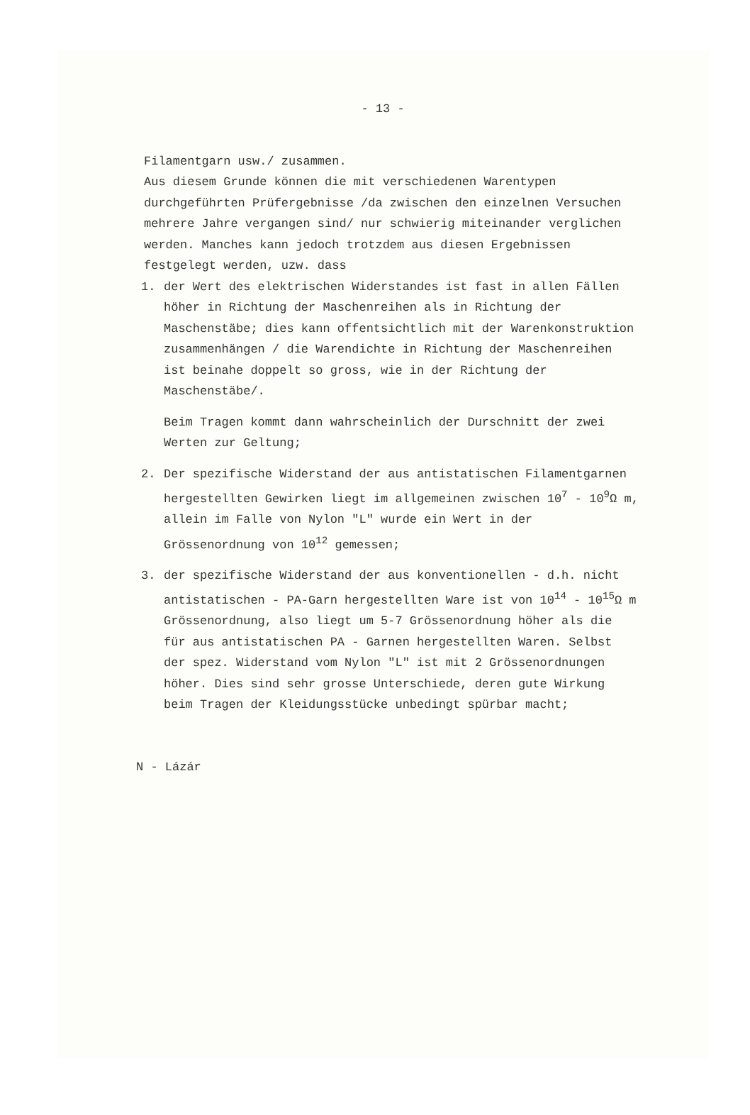- 13 -
Filamentgarn usw./ zusammen.
Aus diesem Grunde können die mit verschiedenen Warentypen durchgeführten Prüfergebnisse /da zwischen den einzelnen Versuchen mehrere Jahre vergangen sind/ nur schwierig miteinander verglichen werden. Manches kann jedoch trotzdem aus diesen Ergebnissen festgelegt werden, uzw. dass
1. der Wert des elektrischen Widerstandes ist fast in allen Fällen höher in Richtung der Maschenreihen als in Richtung der Maschenstäbe; dies kann offentsichtlich mit der Warenkonstruktion zusammenhängen / die Warendichte in Richtung der Maschenreihen ist beinahe doppelt so gross, wie in der Richtung der Maschenstäbe/.
Beim Tragen kommt dann wahrscheinlich der Durschnitt der zwei Werten zur Geltung;
2. Der spezifische Widerstand der aus antistatischen Filamentgarnen hergestellten Gewirken liegt im allgemeinen zwischen 10<sup>7</sup> - 10<sup>9</sup>Ω m, allein im Falle von Nylon "L" wurde ein Wert in der Grössenordnung von 10<sup>12</sup> gemessen;
3. der spezifische Widerstand der aus konventionellen - d.h. nicht antistatischen - PA-Garn hergestellten Ware ist von 10<sup>14</sup> - 10<sup>15</sup>Ω m Grössenordnung, also liegt um 5-7 Grössenordnung höher als die für aus antistatischen PA - Garnen hergestellten Waren. Selbst der spez. Widerstand vom Nylon "L" ist mit 2 Grössenordnungen höher. Dies sind sehr grosse Unterschiede, deren gute Wirkung beim Tragen der Kleidungsstücke unbedingt spürbar macht;
N - Lázár